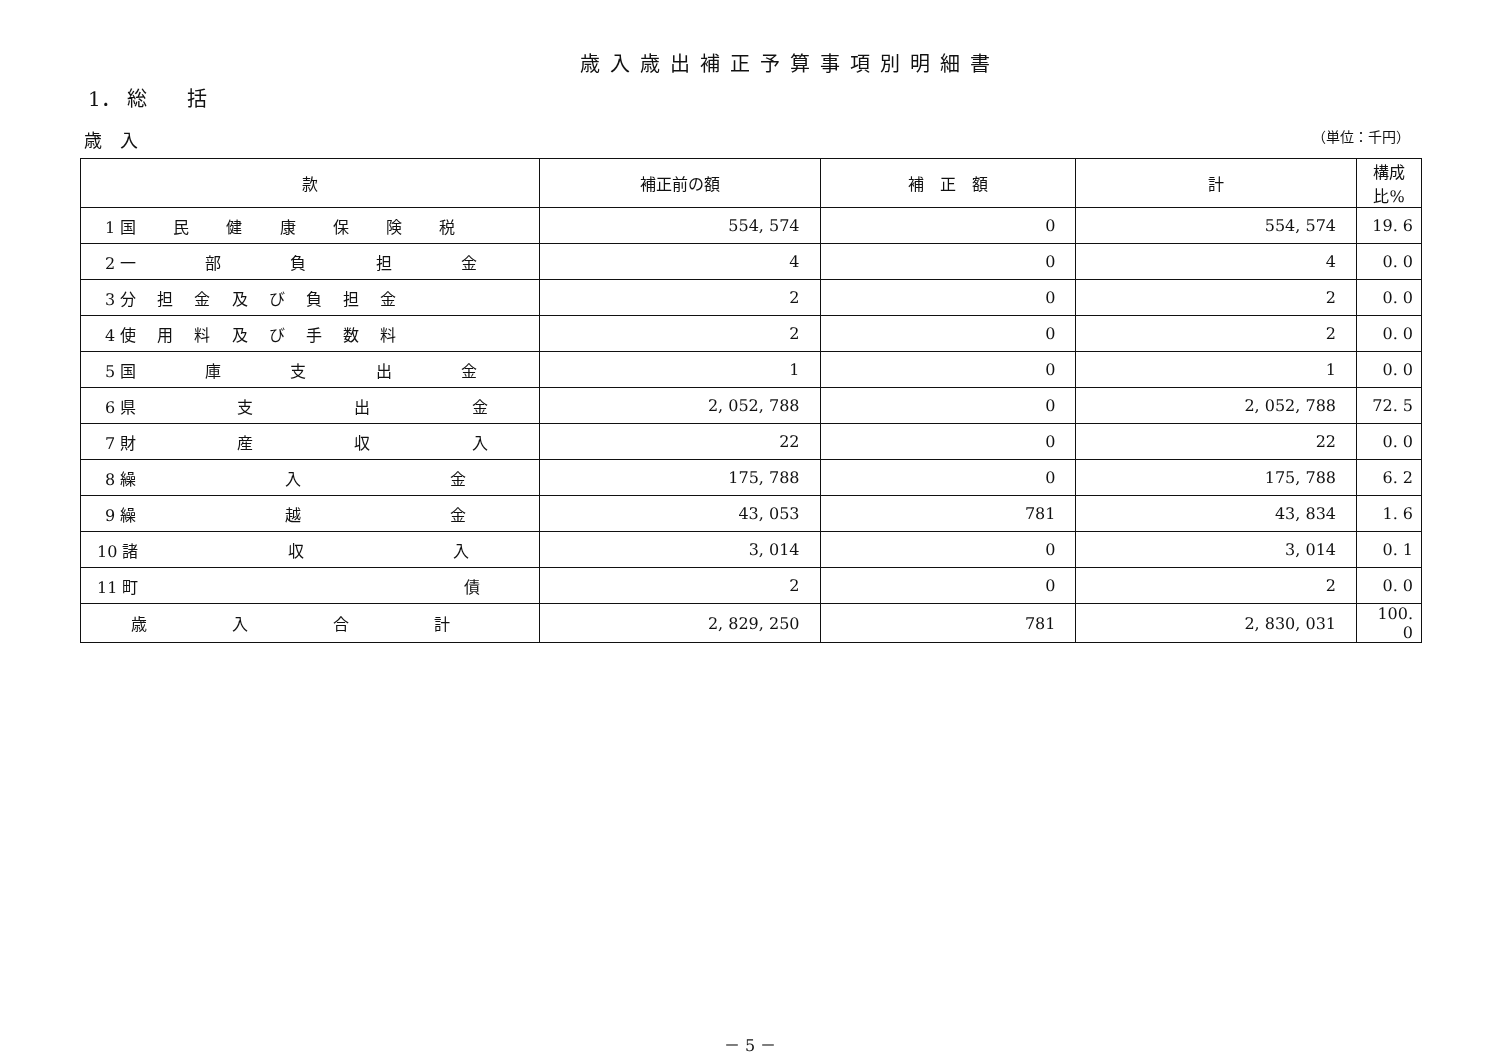歳入歳出補正予算事項別明細書
1． 総　　括
歳　入 （単位：千円）
| 款 | 補正前の額 | 補 正 額 | 計 | 構成比% |
| --- | --- | --- | --- | --- |
| 1 国 民 健 康 保 険 税 | 554, 574 | 0 | 554, 574 | 19. 6 |
| 2 一 部 負 担 金 | 4 | 0 | 4 | 0. 0 |
| 3 分 担 金 及 び 負 担 金 | 2 | 0 | 2 | 0. 0 |
| 4 使 用 料 及 び 手 数 料 | 2 | 0 | 2 | 0. 0 |
| 5 国 庫 支 出 金 | 1 | 0 | 1 | 0. 0 |
| 6 県 支 出 金 | 2, 052, 788 | 0 | 2, 052, 788 | 72. 5 |
| 7 財 産 収 入 | 22 | 0 | 22 | 0. 0 |
| 8 繰 入 金 | 175, 788 | 0 | 175, 788 | 6. 2 |
| 9 繰 越 金 | 43, 053 | 781 | 43, 834 | 1. 6 |
| 10 諸 収 入 | 3, 014 | 0 | 3, 014 | 0. 1 |
| 11 町 債 | 2 | 0 | 2 | 0. 0 |
| 歳 入 合 計 | 2, 829, 250 | 781 | 2, 830, 031 | 100. 0 |
－ 5 －